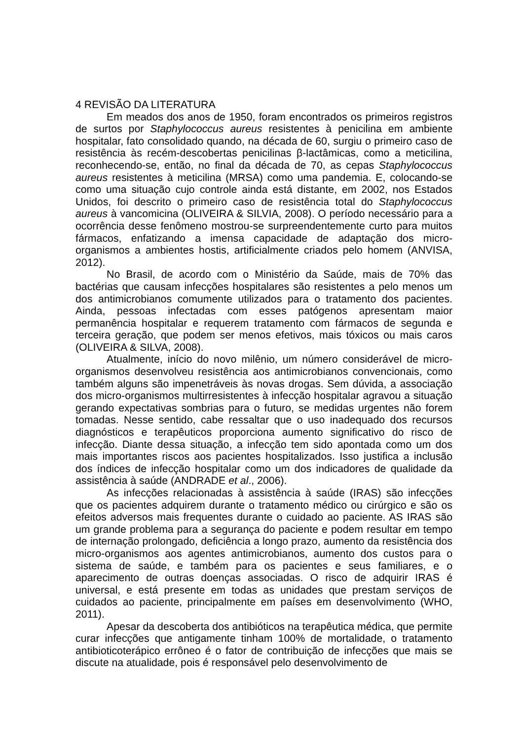4 REVISÃO DA LITERATURA
Em meados dos anos de 1950, foram encontrados os primeiros registros de surtos por Staphylococcus aureus resistentes à penicilina em ambiente hospitalar, fato consolidado quando, na década de 60, surgiu o primeiro caso de resistência às recém-descobertas penicilinas β-lactâmicas, como a meticilina, reconhecendo-se, então, no final da década de 70, as cepas Staphylococcus aureus resistentes à meticilina (MRSA) como uma pandemia. E, colocando-se como uma situação cujo controle ainda está distante, em 2002, nos Estados Unidos, foi descrito o primeiro caso de resistência total do Staphylococcus aureus à vancomicina (OLIVEIRA & SILVIA, 2008). O período necessário para a ocorrência desse fenômeno mostrou-se surpreendentemente curto para muitos fármacos, enfatizando a imensa capacidade de adaptação dos micro-organismos a ambientes hostis, artificialmente criados pelo homem (ANVISA, 2012).
No Brasil, de acordo com o Ministério da Saúde, mais de 70% das bactérias que causam infecções hospitalares são resistentes a pelo menos um dos antimicrobianos comumente utilizados para o tratamento dos pacientes. Ainda, pessoas infectadas com esses patógenos apresentam maior permanência hospitalar e requerem tratamento com fármacos de segunda e terceira geração, que podem ser menos efetivos, mais tóxicos ou mais caros (OLIVEIRA & SILVA, 2008).
Atualmente, início do novo milênio, um número considerável de micro-organismos desenvolveu resistência aos antimicrobianos convencionais, como também alguns são impenetráveis às novas drogas. Sem dúvida, a associação dos micro-organismos multirresistentes à infecção hospitalar agravou a situação gerando expectativas sombrias para o futuro, se medidas urgentes não forem tomadas. Nesse sentido, cabe ressaltar que o uso inadequado dos recursos diagnósticos e terapêuticos proporciona aumento significativo do risco de infecção. Diante dessa situação, a infecção tem sido apontada como um dos mais importantes riscos aos pacientes hospitalizados. Isso justifica a inclusão dos índices de infecção hospitalar como um dos indicadores de qualidade da assistência à saúde (ANDRADE et al., 2006).
As infecções relacionadas à assistência à saúde (IRAS) são infecções que os pacientes adquirem durante o tratamento médico ou cirúrgico e são os efeitos adversos mais frequentes durante o cuidado ao paciente. AS IRAS são um grande problema para a segurança do paciente e podem resultar em tempo de internação prolongado, deficiência a longo prazo, aumento da resistência dos micro-organismos aos agentes antimicrobianos, aumento dos custos para o sistema de saúde, e também para os pacientes e seus familiares, e o aparecimento de outras doenças associadas. O risco de adquirir IRAS é universal, e está presente em todas as unidades que prestam serviços de cuidados ao paciente, principalmente em países em desenvolvimento (WHO, 2011).
Apesar da descoberta dos antibióticos na terapêutica médica, que permite curar infecções que antigamente tinham 100% de mortalidade, o tratamento antibioticoterápico errôneo é o fator de contribuição de infecções que mais se discute na atualidade, pois é responsável pelo desenvolvimento de